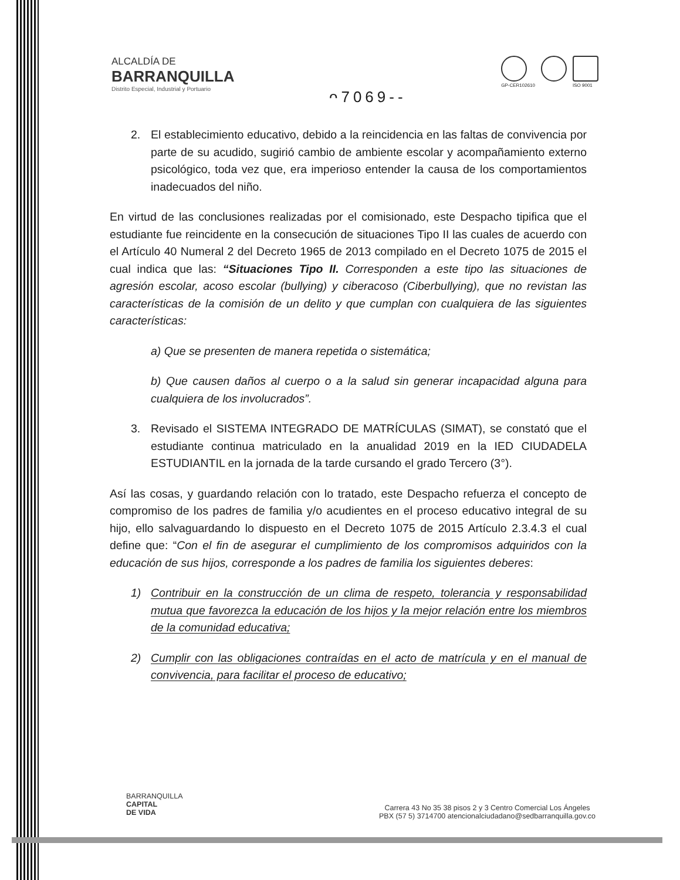ALCALDÍA DE
BARRANQUILLA
Distrito Especial, Industrial y Portuario
ᴖ7069--
GP-CER102610
ISO 9001
2. El establecimiento educativo, debido a la reincidencia en las faltas de convivencia por parte de su acudido, sugirió cambio de ambiente escolar y acompañamiento externo psicológico, toda vez que, era imperioso entender la causa de los comportamientos inadecuados del niño.
En virtud de las conclusiones realizadas por el comisionado, este Despacho tipifica que el estudiante fue reincidente en la consecución de situaciones Tipo II las cuales de acuerdo con el Artículo 40 Numeral 2 del Decreto 1965 de 2013 compilado en el Decreto 1075 de 2015 el cual indica que las: “Situaciones Tipo II. Corresponden a este tipo las situaciones de agresión escolar, acoso escolar (bullying) y ciberacoso (Ciberbullying), que no revistan las características de la comisión de un delito y que cumplan con cualquiera de las siguientes características:
a) Que se presenten de manera repetida o sistemática;
b) Que causen daños al cuerpo o a la salud sin generar incapacidad alguna para cualquiera de los involucrados”.
3. Revisado el SISTEMA INTEGRADO DE MATRÍCULAS (SIMAT), se constató que el estudiante continua matriculado en la anualidad 2019 en la IED CIUDADELA ESTUDIANTIL en la jornada de la tarde cursando el grado Tercero (3°).
Así las cosas, y guardando relación con lo tratado, este Despacho refuerza el concepto de compromiso de los padres de familia y/o acudientes en el proceso educativo integral de su hijo, ello salvaguardando lo dispuesto en el Decreto 1075 de 2015 Artículo 2.3.4.3 el cual define que: “Con el fin de asegurar el cumplimiento de los compromisos adquiridos con la educación de sus hijos, corresponde a los padres de familia los siguientes deberes:
1) Contribuir en la construcción de un clima de respeto, tolerancia y responsabilidad mutua que favorezca la educación de los hijos y la mejor relación entre los miembros de la comunidad educativa;
2) Cumplir con las obligaciones contraídas en el acto de matrícula y en el manual de convivencia, para facilitar el proceso de educativo;
BARRANQUILLA
CAPITAL
DE VIDA
Carrera 43 No 35 38 pisos 2 y 3 Centro Comercial Los Ángeles
PBX (57 5) 3714700 atencionalciudadano@sedbarranquilla.gov.co